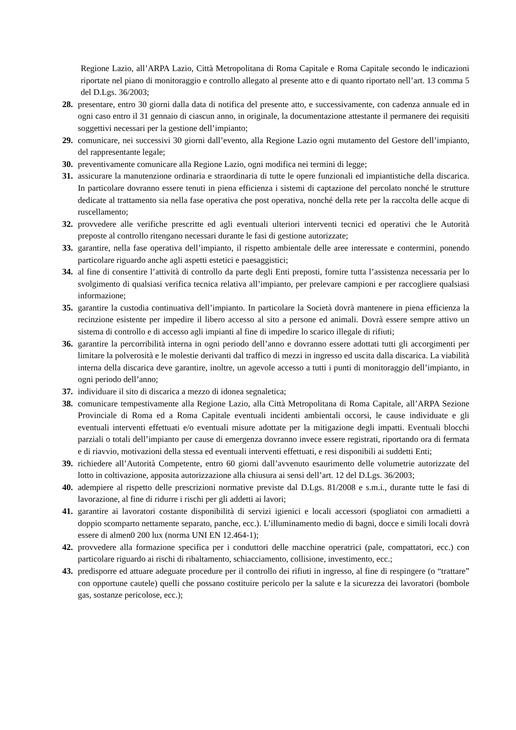Regione Lazio, all’ARPA Lazio, Città Metropolitana di Roma Capitale e Roma Capitale secondo le indicazioni riportate nel piano di monitoraggio e controllo allegato al presente atto e di quanto riportato nell’art. 13 comma 5 del D.Lgs. 36/2003;
28. presentare, entro 30 giorni dalla data di notifica del presente atto, e successivamente, con cadenza annuale ed in ogni caso entro il 31 gennaio di ciascun anno, in originale, la documentazione attestante il permanere dei requisiti soggettivi necessari per la gestione dell’impianto;
29. comunicare, nei successivi 30 giorni dall’evento, alla Regione Lazio ogni mutamento del Gestore dell’impianto, del rappresentante legale;
30. preventivamente comunicare alla Regione Lazio, ogni modifica nei termini di legge;
31. assicurare la manutenzione ordinaria e straordinaria di tutte le opere funzionali ed impiantistiche della discarica. In particolare dovranno essere tenuti in piena efficienza i sistemi di captazione del percolato nonché le strutture dedicate al trattamento sia nella fase operativa che post operativa, nonché della rete per la raccolta delle acque di ruscellamento;
32. provvedere alle verifiche prescritte ed agli eventuali ulteriori interventi tecnici ed operativi che le Autorità preposte al controllo ritengano necessari durante le fasi di gestione autorizzate;
33. garantire, nella fase operativa dell’impianto, il rispetto ambientale delle aree interessate e contermini, ponendo particolare riguardo anche agli aspetti estetici e paesaggistici;
34. al fine di consentire l’attività di controllo da parte degli Enti preposti, fornire tutta l’assistenza necessaria per lo svolgimento di qualsiasi verifica tecnica relativa all’impianto, per prelevare campioni e per raccogliere qualsiasi informazione;
35. garantire la custodia continuativa dell’impianto. In particolare la Società dovrà mantenere in piena efficienza la recinzione esistente per impedire il libero accesso al sito a persone ed animali. Dovrà essere sempre attivo un sistema di controllo e di accesso agli impianti al fine di impedire lo scarico illegale di rifiuti;
36. garantire la percorribilità interna in ogni periodo dell’anno e dovranno essere adottati tutti gli accorgimenti per limitare la polverosità e le molestie derivanti dal traffico di mezzi in ingresso ed uscita dalla discarica. La viabilità interna della discarica deve garantire, inoltre, un agevole accesso a tutti i punti di monitoraggio dell’impianto, in ogni periodo dell’anno;
37. individuare il sito di discarica a mezzo di idonea segnaletica;
38. comunicare tempestivamente alla Regione Lazio, alla Città Metropolitana di Roma Capitale, all’ARPA Sezione Provinciale di Roma ed a Roma Capitale eventuali incidenti ambientali occorsi, le cause individuate e gli eventuali interventi effettuati e/o eventuali misure adottate per la mitigazione degli impatti. Eventuali blocchi parziali o totali dell’impianto per cause di emergenza dovranno invece essere registrati, riportando ora di fermata e di riavvio, motivazioni della stessa ed eventuali interventi effettuati, e resi disponibili ai suddetti Enti;
39. richiedere all’Autorità Competente, entro 60 giorni dall’avvenuto esaurimento delle volumetrie autorizzate del lotto in coltivazione, apposita autorizzazione alla chiusura ai sensi dell’art. 12 del D.Lgs. 36/2003;
40. adempiere al rispetto delle prescrizioni normative previste dal D.Lgs. 81/2008 e s.m.i., durante tutte le fasi di lavorazione, al fine di ridurre i rischi per gli addetti ai lavori;
41. garantire ai lavoratori costante disponibilità di servizi igienici e locali accessori (spogliatoi con armadietti a doppio scomparto nettamente separato, panche, ecc.). L’illuminamento medio di bagni, docce e simili locali dovrà essere di almen0 200 lux (norma UNI EN 12.464-1);
42. provvedere alla formazione specifica per i conduttori delle macchine operatrici (pale, compattatori, ecc.) con particolare riguardo ai rischi di ribaltamento, schiacciamento, collisione, investimento, ecc.;
43. predisporre ed attuare adeguate procedure per il controllo dei rifiuti in ingresso, al fine di respingere (o “trattare” con opportune cautele) quelli che possano costituire pericolo per la salute e la sicurezza dei lavoratori (bombole gas, sostanze pericolose, ecc.);